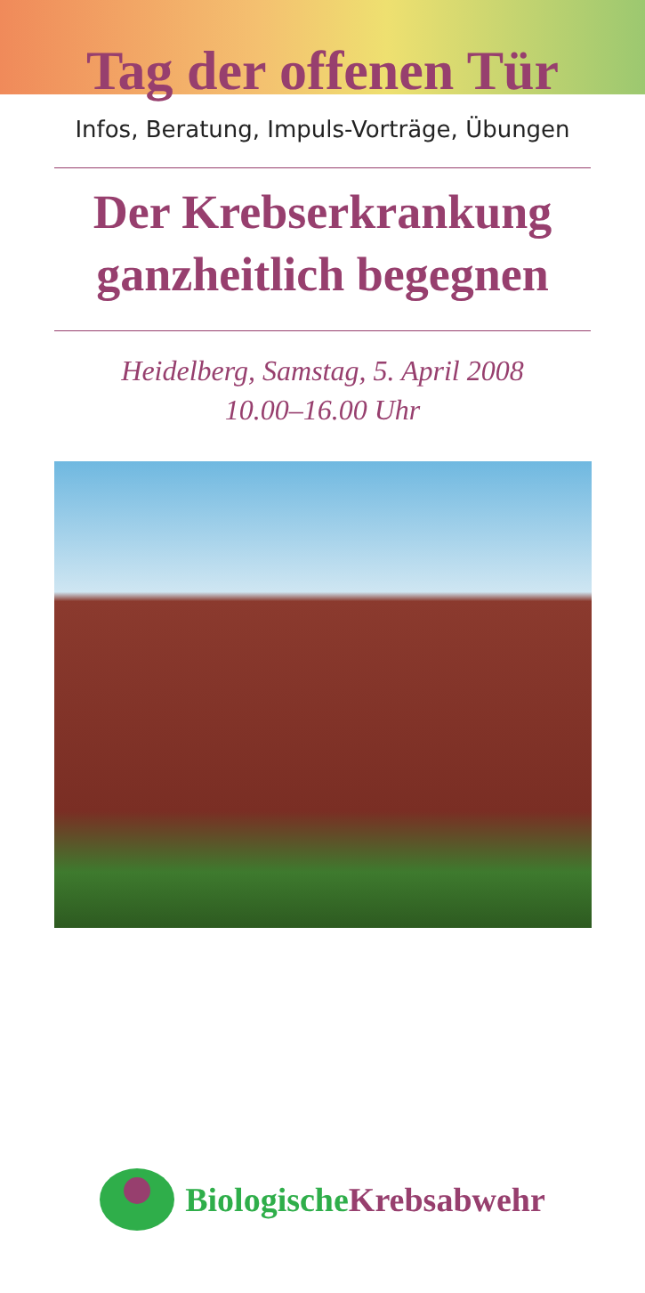Tag der offenen Tür
Infos, Beratung, Impuls-Vorträge, Übungen
Der Krebserkrankung
ganzheitlich begegnen
Heidelberg, Samstag, 5. April 2008
10.00–16.00 Uhr
Biologische Krebsabwehr